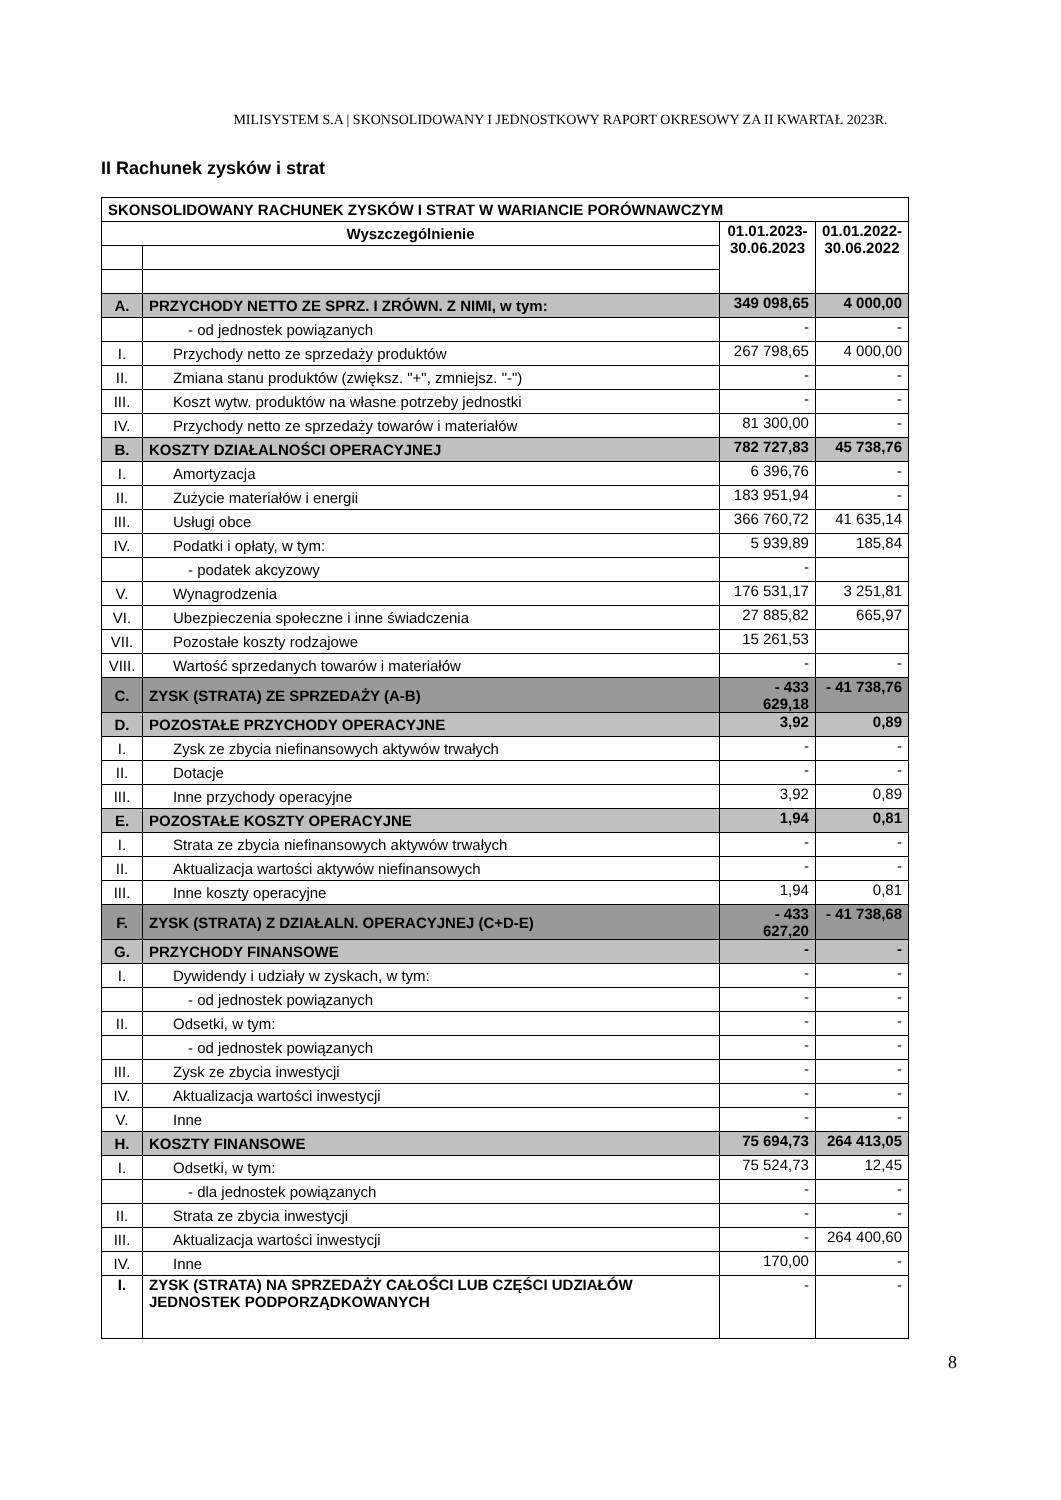MILISYSTEM S.A | SKONSOLIDOWANY I JEDNOSTKOWY RAPORT OKRESOWY ZA II KWARTAŁ 2023R.
II Rachunek zysków i strat
| SKONSOLIDOWANY RACHUNEK ZYSKÓW I STRAT W WARIANCIE PORÓWNAWCZYM | | | |
| --- | --- | --- | --- |
| Wyszczególnienie | | 01.01.2023- 30.06.2023 | 01.01.2022- 30.06.2022 |
| A. | PRZYCHODY NETTO ZE SPRZ. I ZRÓWN. Z NIMI, w tym: | 349 098,65 | 4 000,00 |
| | - od jednostek powiązanych | - | - |
| I. | Przychody netto ze sprzedaży produktów | 267 798,65 | 4 000,00 |
| II. | Zmiana stanu produktów (zwiększ. "+", zmniejsz. "-") | - | - |
| III. | Koszt wytw. produktów na własne potrzeby jednostki | - | - |
| IV. | Przychody netto ze sprzedaży towarów i materiałów | 81 300,00 | - |
| B. | KOSZTY DZIAŁALNOŚCI OPERACYJNEJ | 782 727,83 | 45 738,76 |
| I. | Amortyzacja | 6 396,76 | - |
| II. | Zużycie materiałów i energii | 183 951,94 | - |
| III. | Usługi obce | 366 760,72 | 41 635,14 |
| IV. | Podatki i opłaty, w tym: | 5 939,89 | 185,84 |
| | - podatek akcyzowy | - | |
| V. | Wynagrodzenia | 176 531,17 | 3 251,81 |
| VI. | Ubezpieczenia społeczne i inne świadczenia | 27 885,82 | 665,97 |
| VII. | Pozostałe koszty rodzajowe | 15 261,53 | |
| VIII. | Wartość sprzedanych towarów i materiałów | - | - |
| C. | ZYSK (STRATA) ZE SPRZEDAŻY (A-B) | - 433 629,18 | - 41 738,76 |
| D. | POZOSTAŁE PRZYCHODY OPERACYJNE | 3,92 | 0,89 |
| I. | Zysk ze zbycia niefinansowych aktywów trwałych | - | - |
| II. | Dotacje | - | - |
| III. | Inne przychody operacyjne | 3,92 | 0,89 |
| E. | POZOSTAŁE KOSZTY OPERACYJNE | 1,94 | 0,81 |
| I. | Strata ze zbycia niefinansowych aktywów trwałych | - | - |
| II. | Aktualizacja wartości aktywów niefinansowych | - | - |
| III. | Inne koszty operacyjne | 1,94 | 0,81 |
| F. | ZYSK (STRATA) Z DZIAŁALN. OPERACYJNEJ (C+D-E) | - 433 627,20 | - 41 738,68 |
| G. | PRZYCHODY FINANSOWE | - | - |
| I. | Dywidendy i udziały w zyskach, w tym: | - | - |
| | - od jednostek powiązanych | - | - |
| II. | Odsetki, w tym: | - | - |
| | - od jednostek powiązanych | - | - |
| III. | Zysk ze zbycia inwestycji | - | - |
| IV. | Aktualizacja wartości inwestycji | - | - |
| V. | Inne | - | - |
| H. | KOSZTY FINANSOWE | 75 694,73 | 264 413,05 |
| I. | Odsetki, w tym: | 75 524,73 | 12,45 |
| | - dla jednostek powiązanych | - | - |
| II. | Strata ze zbycia inwestycji | - | - |
| III. | Aktualizacja wartości inwestycji | - | 264 400,60 |
| IV. | Inne | 170,00 | - |
| I. | ZYSK (STRATA) NA SPRZEDAŻY CAŁOŚCI LUB CZĘŚCI UDZIAŁÓW JEDNOSTEK PODPORZĄDKOWANYCH | - | - |
8